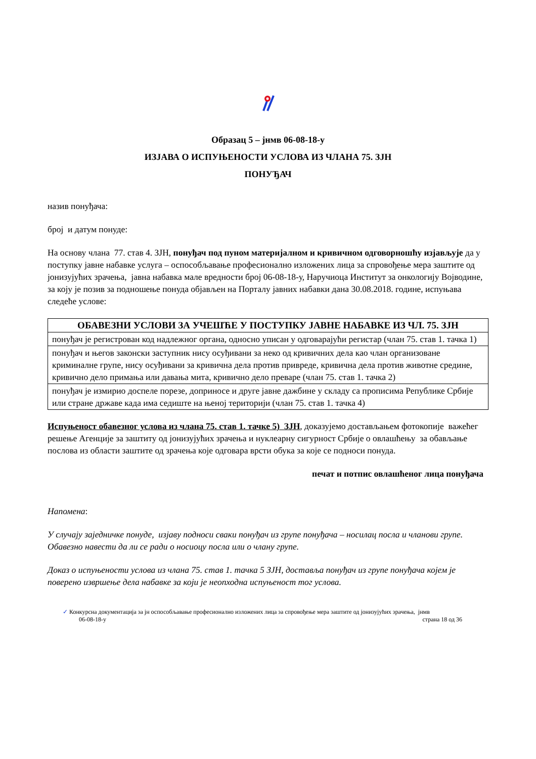Образац 5 – јнмв 06-08-18-у
ИЗЈАВА О ИСПУЊЕНОСТИ УСЛОВА ИЗ ЧЛАНА 75. ЗЈН
ПОНУЂАЧ
назив понуђача:
број и датум понуде:
На основу члана 77. став 4. ЗЈН, понуђач под пуном материјалном и кривичном одговорношћу изјављује да у поступку јавне набавке услуга – оспособљавање професионално изложених лица за спровођење мера заштите од јонизујућих зрачења, јавна набавка мале вредности број 06-08-18-у, Наручиоца Институт за онкологију Војводине, за коју је позив за подношење понуда објављен на Порталу јавних набавки дана 30.08.2018. године, испуњава следеће услове:
| ОБАВЕЗНИ УСЛОВИ ЗА УЧЕШЋЕ У ПОСТУПКУ ЈАВНЕ НАБАВКЕ ИЗ ЧЛ. 75. ЗЈН |
| --- |
| понуђач је регистрован код надлежног органа, односно уписан у одговарајући регистар (члан 75. став 1. тачка 1) |
| понуђач и његов законски заступник нису осуђивани за неко од кривичних дела као члан организоване криминалне групе, нису осуђивани за кривична дела против привреде, кривична дела против животне средине, кривично дело примања или давања мита, кривично дело преваре (члан 75. став 1. тачка 2) |
| понуђач је измирио доспеле порезе, доприносе и друге јавне дажбине у складу са прописима Републике Србије или стране државе када има седиште на њеној територији (члан 75. став 1. тачка 4) |
Испуњеност обавезног услова из члана 75. став 1. тачке 5) ЗЈН, доказујемо достављањем фотокопије важећег решење Агенције за заштиту од јонизујућих зрачења и нуклеарну сигурност Србије о овлашћењу за обављање послова из области заштите од зрачења које одговара врсти обука за које се подноси понуда.
печат и потпис овлашћеног лица понуђача
Напомена:
У случају заједничке понуде, изјаву подноси сваки понуђач из групе понуђача – носилац посла и чланови групе. Обавезно навести да ли се ради о носиоцу посла или о члану групе.
Доказ о испуњености услова из члана 75. став 1. тачка 5 ЗЈН, доставља понуђач из групе понуђача којем је поверено извршење дела набавке за који је неопходна испуњеност тог услова.
✓ Конкурсна документација за јн оспособљавање професионално изложених лица за спровођење мера заштите од јонизујућих зрачења, јнмв
06-08-18-у страна 18 од 36